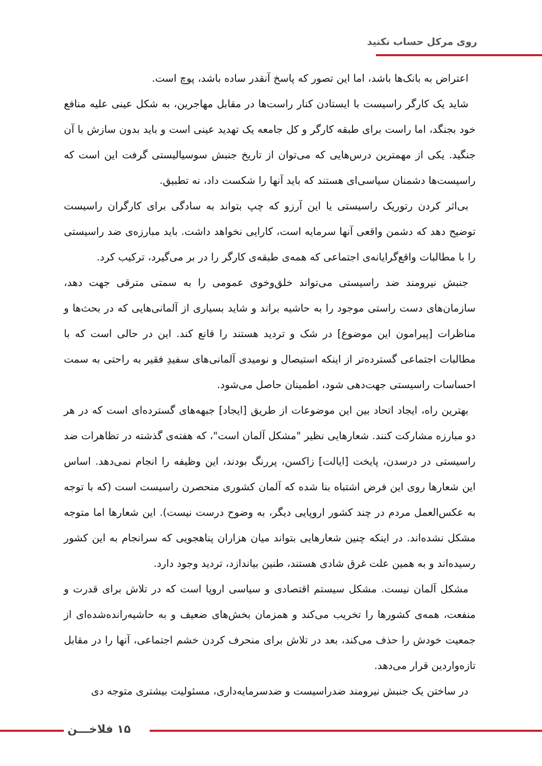روی مرکل حساب نکنید
اعتراض به بانک‌ها باشد، اما این تصور که پاسخ آنقدر ساده باشد، پوچ است.
شاید یک کارگر راسیست با ایستادن کنار راست‌ها در مقابل مهاجرین، به شکل عینی علیه منافع خود بجنگد، اما راست برای طبقه کارگر و کل جامعه یک تهدید عینی است و باید بدون سازش با آن جنگید. یکی از مهمترین درس‌هایی که می‌توان از تاریخ جنبش سوسیالیستی گرفت این است که راسیست‌ها دشمنان سیاسی‌ای هستند که باید آنها را شکست داد، نه تطبیق.
بی‌اثر کردن رتوریک راسیستی یا این آرزو که چپ بتواند به سادگی برای کارگران راسیست توضیح دهد که دشمن واقعی آنها سرمایه است، کارایی نخواهد داشت. باید مبارزه‌ی ضد راسیستی را با مطالبات واقع‌گرایانه‌ی اجتماعی که همه‌ی طبقه‌ی کارگر را در بر می‌گیرد، ترکیب کرد.
جنبش نیرومند ضد راسیستی می‌تواند خلق‌وخوی عمومی را به سمتی مترقی جهت دهد، سازمان‌های دست راستی موجود را به حاشیه براند و شاید بسیاری از آلمانی‌هایی که در بحث‌ها و مناظرات [پیرامون این موضوع] در شک و تردید هستند را قانع کند. این در حالی است که با مطالبات اجتماعی گسترده‌تر از اینکه استیصال و نومیدی آلمانی‌های سفیدِ فقیر به راحتی به سمت احساسات راسیستی جهت‌دهی شود، اطمینان حاصل می‌شود.
بهترین راه، ایجاد اتحاد بین این موضوعات از طریق [ایجاد] جبهه‌های گسترده‌ای است که در هر دو مبارزه مشارکت کنند. شعارهایی نظیر "مشکل آلمان است"، که هفته‌ی گذشته در تظاهرات ضد راسیستی در درسدن، پایخت [ایالت] زاکسن، پررنگ بودند، این وظیفه را انجام نمی‌دهد. اساس این شعارها روی این فرض اشتباه بنا شده که آلمان کشوری منحصرن راسیست است (که با توجه به عکس‌العمل مردم در چند کشور اروپایی دیگر، به وضوح درست نیست). این شعارها اما متوجه مشکل نشده‌اند. در اینکه چنین شعارهایی بتواند میان هزاران پناهجویی که سرانجام به این کشور رسیده‌اند و به همین علت غرق شادی هستند، طنین بیاندازد، تردید وجود دارد.
مشکل آلمان نیست. مشکل سیستم اقتصادی و سیاسی اروپا است که در تلاش برای قدرت و منفعت، همه‌ی کشورها را تخریب می‌کند و همزمان بخش‌های ضعیف و به حاشیه‌رانده‌شده‌ای از جمعیت خودش را حذف می‌کند، بعد در تلاش برای منحرف کردن خشم اجتماعی، آنها را در مقابل تازه‌واردین قرار می‌دهد.
در ساختن یک جنبش نیرومند ضدراسیست و ضدسرمایه‌داری، مسئولیت بیشتری متوجه دی
۱۵ فلاخـــن